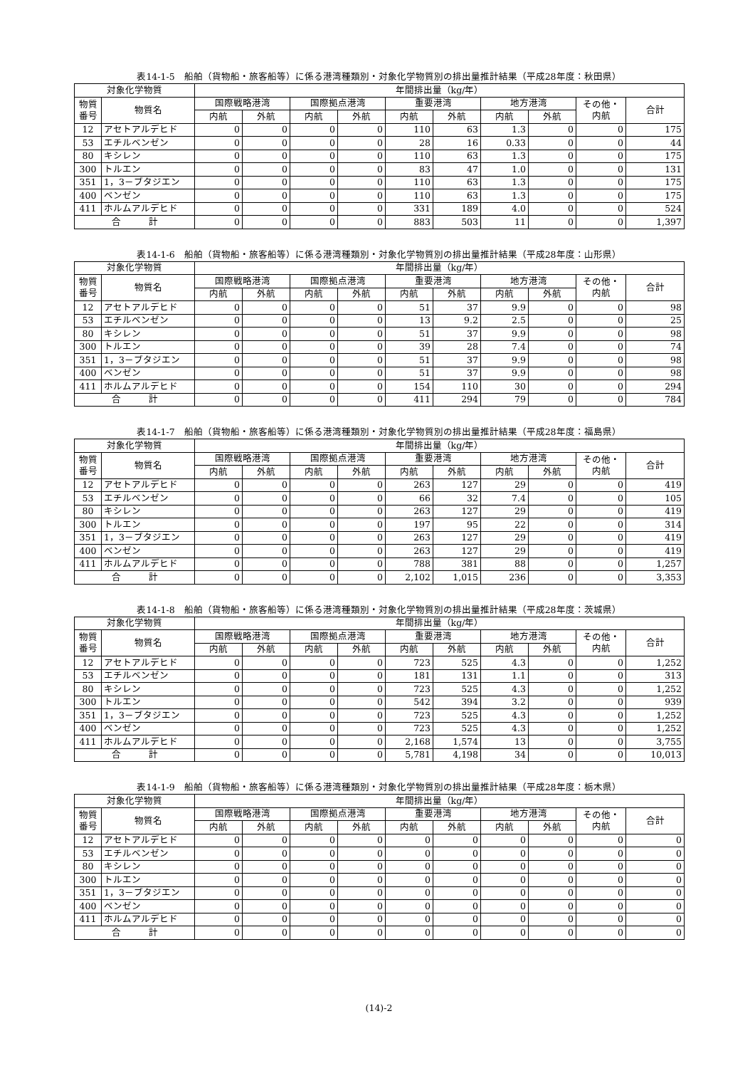表14-1-5　船舶（貨物船・旅客船等）に係る港湾種類別・対象化学物質別の排出量推計結果（平成28年度：秋田県）
| 対象化学物質 | | 年間排出量（kg/年） | | | | | | | | | |
| --- | --- | --- | --- | --- | --- | --- | --- | --- | --- | --- | --- |
| 物質 番号 | 物質名 | 国際戦略港湾 | | 国際拠点港湾 | | 重要港湾 | | 地方港湾 | | その他・ 内航 | 合計 |
| | | 内航 | 外航 | 内航 | 外航 | 内航 | 外航 | 内航 | 外航 | | |
| 12 | アセトアルデヒド | 0 | 0 | 0 | 0 | 110 | 63 | 1.3 | 0 | 0 | 175 |
| 53 | エチルベンゼン | 0 | 0 | 0 | 0 | 28 | 16 | 0.33 | 0 | 0 | 44 |
| 80 | キシレン | 0 | 0 | 0 | 0 | 110 | 63 | 1.3 | 0 | 0 | 175 |
| 300 | トルエン | 0 | 0 | 0 | 0 | 83 | 47 | 1.0 | 0 | 0 | 131 |
| 351 | 1，3－ブタジエン | 0 | 0 | 0 | 0 | 110 | 63 | 1.3 | 0 | 0 | 175 |
| 400 | ベンゼン | 0 | 0 | 0 | 0 | 110 | 63 | 1.3 | 0 | 0 | 175 |
| 411 | ホルムアルデヒド | 0 | 0 | 0 | 0 | 331 | 189 | 4.0 | 0 | 0 | 524 |
| 合 計 | | 0 | 0 | 0 | 0 | 883 | 503 | 11 | 0 | 0 | 1,397 |
表14-1-6　船舶（貨物船・旅客船等）に係る港湾種類別・対象化学物質別の排出量推計結果（平成28年度：山形県）
| 対象化学物質 | | 年間排出量（kg/年） | | | | | | | | | |
| --- | --- | --- | --- | --- | --- | --- | --- | --- | --- | --- | --- |
| 物質 番号 | 物質名 | 国際戦略港湾 | | 国際拠点港湾 | | 重要港湾 | | 地方港湾 | | その他・ 内航 | 合計 |
| | | 内航 | 外航 | 内航 | 外航 | 内航 | 外航 | 内航 | 外航 | | |
| 12 | アセトアルデヒド | 0 | 0 | 0 | 0 | 51 | 37 | 9.9 | 0 | 0 | 98 |
| 53 | エチルベンゼン | 0 | 0 | 0 | 0 | 13 | 9.2 | 2.5 | 0 | 0 | 25 |
| 80 | キシレン | 0 | 0 | 0 | 0 | 51 | 37 | 9.9 | 0 | 0 | 98 |
| 300 | トルエン | 0 | 0 | 0 | 0 | 39 | 28 | 7.4 | 0 | 0 | 74 |
| 351 | 1，3－ブタジエン | 0 | 0 | 0 | 0 | 51 | 37 | 9.9 | 0 | 0 | 98 |
| 400 | ベンゼン | 0 | 0 | 0 | 0 | 51 | 37 | 9.9 | 0 | 0 | 98 |
| 411 | ホルムアルデヒド | 0 | 0 | 0 | 0 | 154 | 110 | 30 | 0 | 0 | 294 |
| 合 計 | | 0 | 0 | 0 | 0 | 411 | 294 | 79 | 0 | 0 | 784 |
表14-1-7　船舶（貨物船・旅客船等）に係る港湾種類別・対象化学物質別の排出量推計結果（平成28年度：福島県）
| 対象化学物質 | | 年間排出量（kg/年） | | | | | | | | | |
| --- | --- | --- | --- | --- | --- | --- | --- | --- | --- | --- | --- |
| 物質 番号 | 物質名 | 国際戦略港湾 | | 国際拠点港湾 | | 重要港湾 | | 地方港湾 | | その他・ 内航 | 合計 |
| | | 内航 | 外航 | 内航 | 外航 | 内航 | 外航 | 内航 | 外航 | | |
| 12 | アセトアルデヒド | 0 | 0 | 0 | 0 | 263 | 127 | 29 | 0 | 0 | 419 |
| 53 | エチルベンゼン | 0 | 0 | 0 | 0 | 66 | 32 | 7.4 | 0 | 0 | 105 |
| 80 | キシレン | 0 | 0 | 0 | 0 | 263 | 127 | 29 | 0 | 0 | 419 |
| 300 | トルエン | 0 | 0 | 0 | 0 | 197 | 95 | 22 | 0 | 0 | 314 |
| 351 | 1，3－ブタジエン | 0 | 0 | 0 | 0 | 263 | 127 | 29 | 0 | 0 | 419 |
| 400 | ベンゼン | 0 | 0 | 0 | 0 | 263 | 127 | 29 | 0 | 0 | 419 |
| 411 | ホルムアルデヒド | 0 | 0 | 0 | 0 | 788 | 381 | 88 | 0 | 0 | 1,257 |
| 合 計 | | 0 | 0 | 0 | 0 | 2,102 | 1,015 | 236 | 0 | 0 | 3,353 |
表14-1-8　船舶（貨物船・旅客船等）に係る港湾種類別・対象化学物質別の排出量推計結果（平成28年度：茨城県）
| 対象化学物質 | | 年間排出量（kg/年） | | | | | | | | | |
| --- | --- | --- | --- | --- | --- | --- | --- | --- | --- | --- | --- |
| 物質 番号 | 物質名 | 国際戦略港湾 | | 国際拠点港湾 | | 重要港湾 | | 地方港湾 | | その他・ 内航 | 合計 |
| | | 内航 | 外航 | 内航 | 外航 | 内航 | 外航 | 内航 | 外航 | | |
| 12 | アセトアルデヒド | 0 | 0 | 0 | 0 | 723 | 525 | 4.3 | 0 | 0 | 1,252 |
| 53 | エチルベンゼン | 0 | 0 | 0 | 0 | 181 | 131 | 1.1 | 0 | 0 | 313 |
| 80 | キシレン | 0 | 0 | 0 | 0 | 723 | 525 | 4.3 | 0 | 0 | 1,252 |
| 300 | トルエン | 0 | 0 | 0 | 0 | 542 | 394 | 3.2 | 0 | 0 | 939 |
| 351 | 1，3－ブタジエン | 0 | 0 | 0 | 0 | 723 | 525 | 4.3 | 0 | 0 | 1,252 |
| 400 | ベンゼン | 0 | 0 | 0 | 0 | 723 | 525 | 4.3 | 0 | 0 | 1,252 |
| 411 | ホルムアルデヒド | 0 | 0 | 0 | 0 | 2,168 | 1,574 | 13 | 0 | 0 | 3,755 |
| 合 計 | | 0 | 0 | 0 | 0 | 5,781 | 4,198 | 34 | 0 | 0 | 10,013 |
表14-1-9　船舶（貨物船・旅客船等）に係る港湾種類別・対象化学物質別の排出量推計結果（平成28年度：栃木県）
| 対象化学物質 | | 年間排出量（kg/年） | | | | | | | | | |
| --- | --- | --- | --- | --- | --- | --- | --- | --- | --- | --- | --- |
| 物質 番号 | 物質名 | 国際戦略港湾 | | 国際拠点港湾 | | 重要港湾 | | 地方港湾 | | その他・ 内航 | 合計 |
| | | 内航 | 外航 | 内航 | 外航 | 内航 | 外航 | 内航 | 外航 | | |
| 12 | アセトアルデヒド | 0 | 0 | 0 | 0 | 0 | 0 | 0 | 0 | 0 | 0 |
| 53 | エチルベンゼン | 0 | 0 | 0 | 0 | 0 | 0 | 0 | 0 | 0 | 0 |
| 80 | キシレン | 0 | 0 | 0 | 0 | 0 | 0 | 0 | 0 | 0 | 0 |
| 300 | トルエン | 0 | 0 | 0 | 0 | 0 | 0 | 0 | 0 | 0 | 0 |
| 351 | 1，3－ブタジエン | 0 | 0 | 0 | 0 | 0 | 0 | 0 | 0 | 0 | 0 |
| 400 | ベンゼン | 0 | 0 | 0 | 0 | 0 | 0 | 0 | 0 | 0 | 0 |
| 411 | ホルムアルデヒド | 0 | 0 | 0 | 0 | 0 | 0 | 0 | 0 | 0 | 0 |
| 合 計 | | 0 | 0 | 0 | 0 | 0 | 0 | 0 | 0 | 0 | 0 |
(14)-2